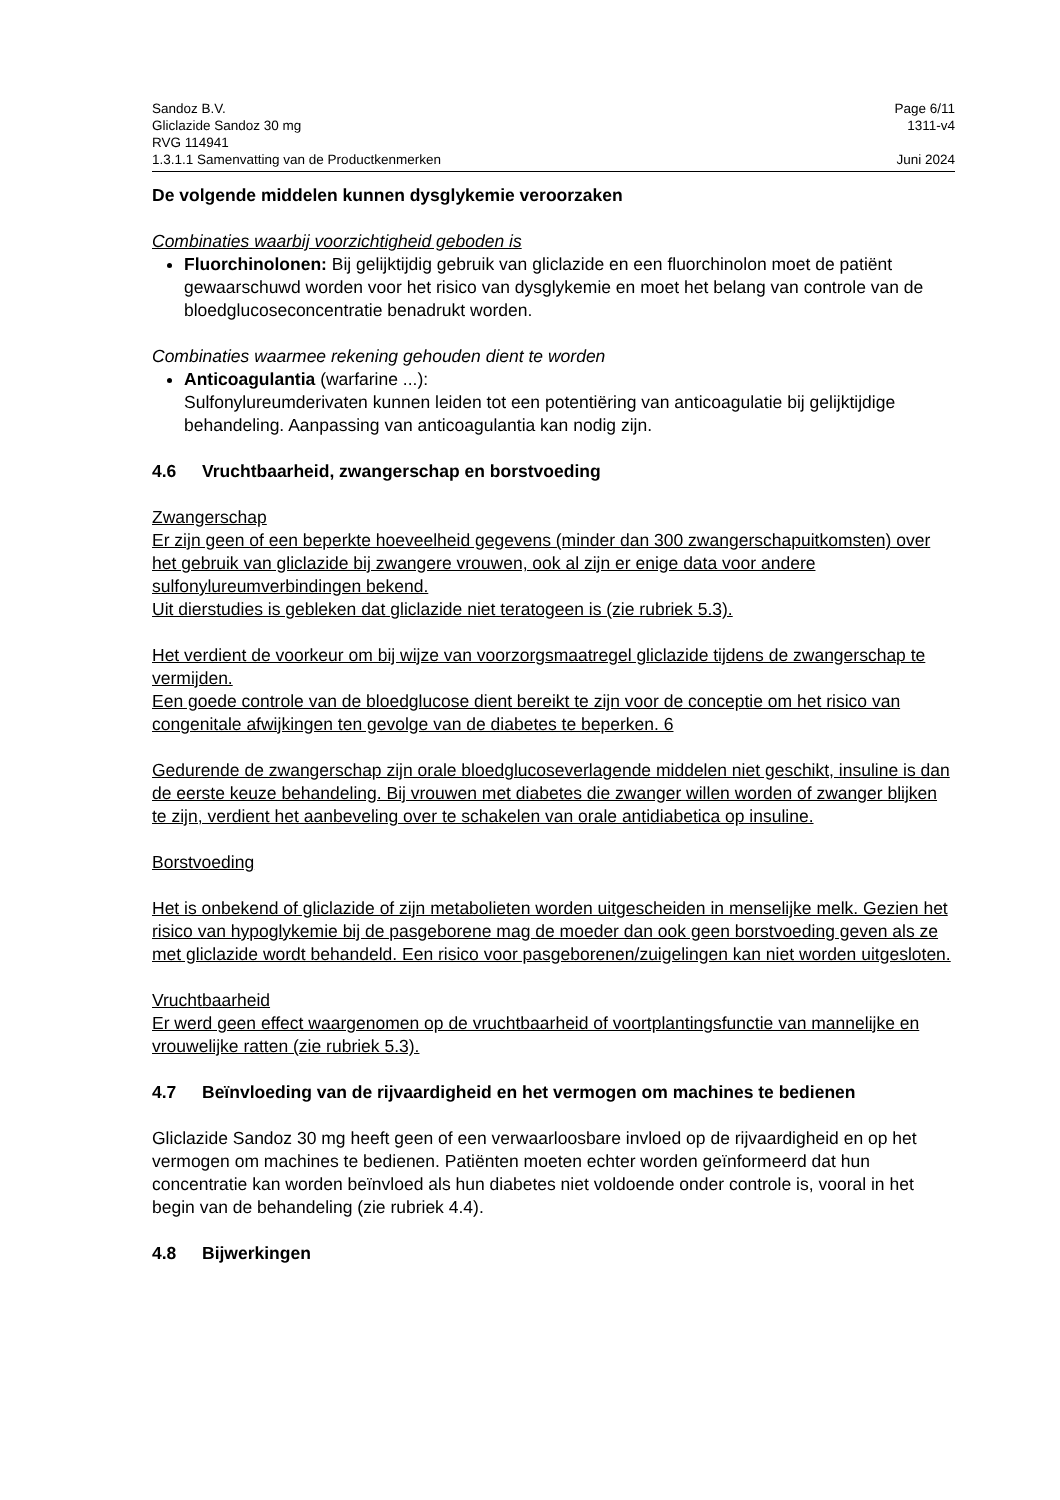Sandoz B.V. Page 6/11
Gliclazide Sandoz 30 mg 1311-v4
RVG 114941
1.3.1.1 Samenvatting van de Productkenmerken Juni 2024
De volgende middelen kunnen dysglykemie veroorzaken
Combinaties waarbij voorzichtigheid geboden is
Fluorchinolonen: Bij gelijktijdig gebruik van gliclazide en een fluorchinolon moet de patiënt gewaarschuwd worden voor het risico van dysglykemie en moet het belang van controle van de bloedglucoseconcentratie benadrukt worden.
Combinaties waarmee rekening gehouden dient te worden
Anticoagulantia (warfarine ...):
Sulfonylureumderivaten kunnen leiden tot een potentiëring van anticoagulatie bij gelijktijdige behandeling. Aanpassing van anticoagulantia kan nodig zijn.
4.6 Vruchtbaarheid, zwangerschap en borstvoeding
Zwangerschap
Er zijn geen of een beperkte hoeveelheid gegevens (minder dan 300 zwangerschapuitkomsten) over het gebruik van gliclazide bij zwangere vrouwen, ook al zijn er enige data voor andere sulfonylureumverbindingen bekend.
Uit dierstudies is gebleken dat gliclazide niet teratogeen is (zie rubriek 5.3).
Het verdient de voorkeur om bij wijze van voorzorgsmaatregel gliclazide tijdens de zwangerschap te vermijden.
Een goede controle van de bloedglucose dient bereikt te zijn voor de conceptie om het risico van congenitale afwijkingen ten gevolge van de diabetes te beperken. 6
Gedurende de zwangerschap zijn orale bloedglucoseverlagende middelen niet geschikt, insuline is dan de eerste keuze behandeling. Bij vrouwen met diabetes die zwanger willen worden of zwanger blijken te zijn, verdient het aanbeveling over te schakelen van orale antidiabetica op insuline.
Borstvoeding
Het is onbekend of gliclazide of zijn metabolieten worden uitgescheiden in menselijke melk. Gezien het risico van hypoglykemie bij de pasgeborene mag de moeder dan ook geen borstvoeding geven als ze met gliclazide wordt behandeld. Een risico voor pasgeborenen/zuigelingen kan niet worden uitgesloten.
Vruchtbaarheid
Er werd geen effect waargenomen op de vruchtbaarheid of voortplantingsfunctie van mannelijke en vrouwelijke ratten (zie rubriek 5.3).
4.7 Beïnvloeding van de rijvaardigheid en het vermogen om machines te bedienen
Gliclazide Sandoz 30 mg heeft geen of een verwaarloosbare invloed op de rijvaardigheid en op het vermogen om machines te bedienen. Patiënten moeten echter worden geïnformeerd dat hun concentratie kan worden beïnvloed als hun diabetes niet voldoende onder controle is, vooral in het begin van de behandeling (zie rubriek 4.4).
4.8 Bijwerkingen